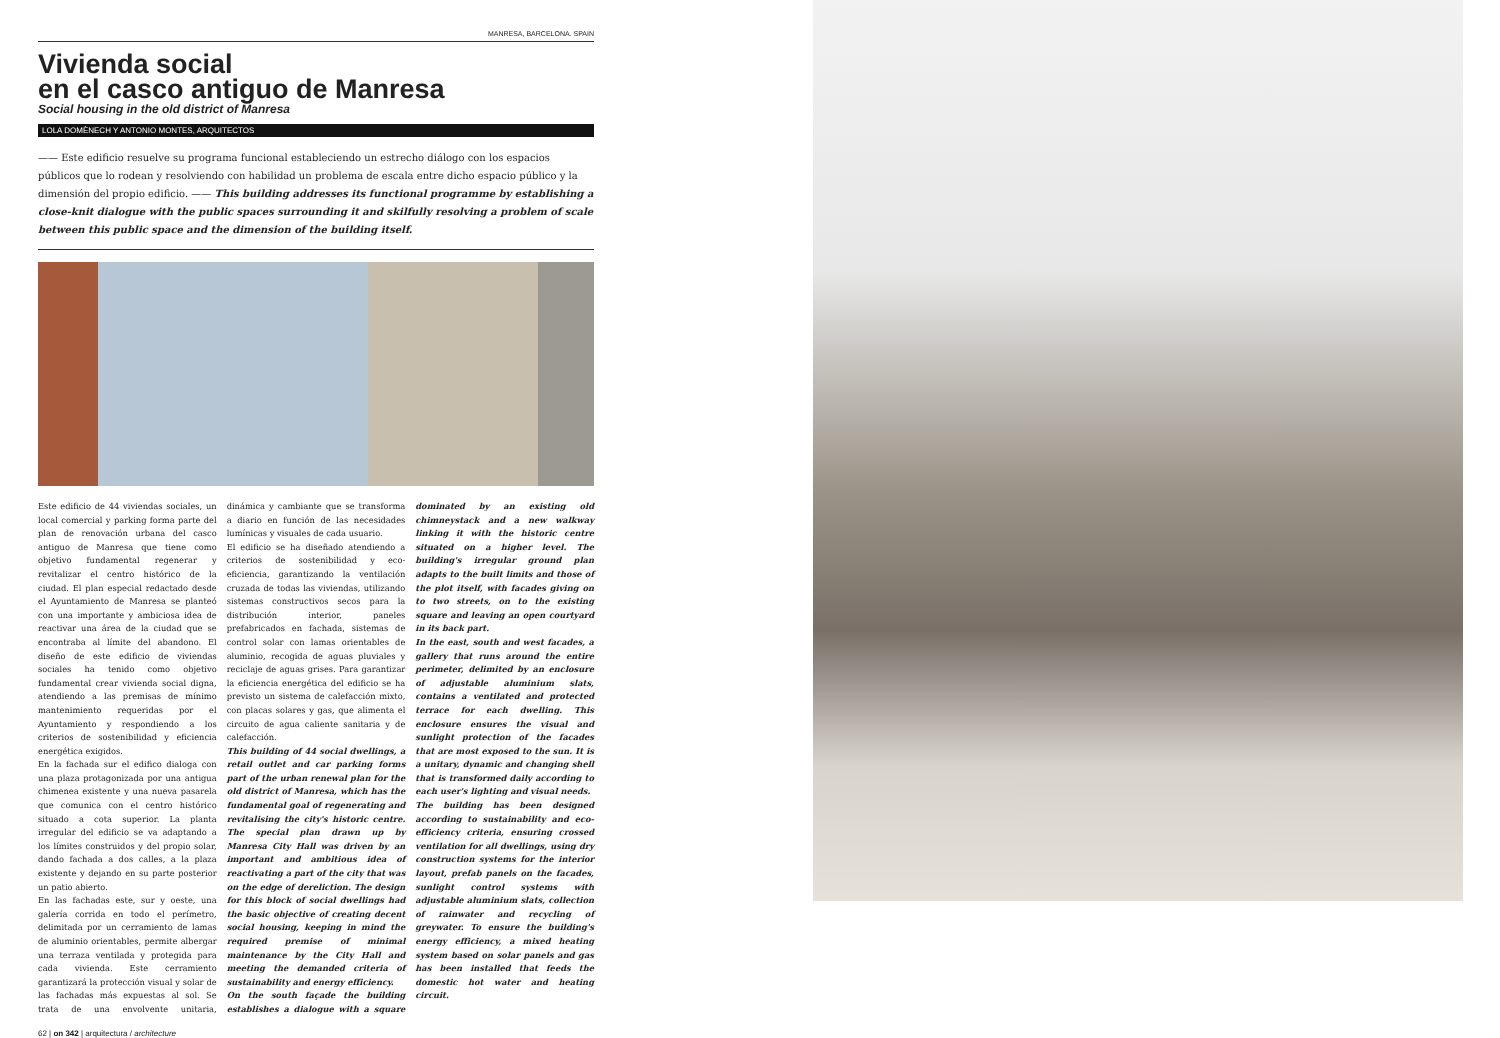MANRESA, BARCELONA. SPAIN
Vivienda social
en el casco antiguo de Manresa
Social housing in the old district of Manresa
LOLA DOMÈNECH Y ANTONIO MONTES, ARQUITECTOS
—— Este edificio resuelve su programa funcional estableciendo un estrecho diálogo con los espacios públicos que lo rodean y resolviendo con habilidad un problema de escala entre dicho espacio público y la dimensión del propio edificio. —— This building addresses its functional programme by establishing a close-knit dialogue with the public spaces surrounding it and skilfully resolving a problem of scale between this public space and the dimension of the building itself.
Este edificio de 44 viviendas sociales, un local comercial y parking forma parte del plan de renovación urbana del casco antiguo de Manresa que tiene como objetivo fundamental regenerar y revitalizar el centro histórico de la ciudad. El plan especial redactado desde el Ayuntamiento de Manresa se planteó con una importante y ambiciosa idea de reactivar una área de la ciudad que se encontraba al límite del abandono. El diseño de este edificio de viviendas sociales ha tenido como objetivo fundamental crear vivienda social digna, atendiendo a las premisas de mínimo mantenimiento requeridas por el Ayuntamiento y respondiendo a los criterios de sostenibilidad y eficiencia energética exigidos.
En la fachada sur el edifico dialoga con una plaza protagonizada por una antigua chimenea existente y una nueva pasarela que comunica con el centro histórico situado a cota superior. La planta irregular del edificio se va adaptando a los límites construidos y del propio solar, dando fachada a dos calles, a la plaza existente y dejando en su parte posterior un patio abierto.
En las fachadas este, sur y oeste, una galería corrida en todo el perímetro, delimitada por un cerramiento de lamas de aluminio orientables, permite albergar una terraza ventilada y protegida para cada vivienda. Este cerramiento garantizará la protección visual y solar de las fachadas más expuestas al sol. Se trata de una envolvente unitaria, dinámica y cambiante que se transforma a diario en función de las necesidades lumínicas y visuales de cada usuario.
El edificio se ha diseñado atendiendo a criterios de sostenibilidad y eco-eficiencia, garantizando la ventilación cruzada de todas las viviendas, utilizando sistemas constructivos secos para la distribución interior, paneles prefabricados en fachada, sistemas de control solar con lamas orientables de aluminio, recogida de aguas pluviales y reciclaje de aguas grises. Para garantizar la eficiencia energética del edificio se ha previsto un sistema de calefacción mixto, con placas solares y gas, que alimenta el circuito de agua caliente sanitaria y de calefacción.
This building of 44 social dwellings, a retail outlet and car parking forms part of the urban renewal plan for the old district of Manresa, which has the fundamental goal of regenerating and revitalising the city's historic centre. The special plan drawn up by Manresa City Hall was driven by an important and ambitious idea of reactivating a part of the city that was on the edge of dereliction. The design for this block of social dwellings had the basic objective of creating decent social housing, keeping in mind the required premise of minimal maintenance by the City Hall and meeting the demanded criteria of sustainability and energy efficiency.
On the south façade the building establishes a dialogue with a square dominated by an existing old chimneystack and a new walkway linking it with the historic centre situated on a higher level. The building's irregular ground plan adapts to the built limits and those of the plot itself, with facades giving on to two streets, on to the existing square and leaving an open courtyard in its back part.
In the east, south and west facades, a gallery that runs around the entire perimeter, delimited by an enclosure of adjustable aluminium slats, contains a ventilated and protected terrace for each dwelling. This enclosure ensures the visual and sunlight protection of the facades that are most exposed to the sun. It is a unitary, dynamic and changing shell that is transformed daily according to each user's lighting and visual needs.
The building has been designed according to sustainability and eco-efficiency criteria, ensuring crossed ventilation for all dwellings, using dry construction systems for the interior layout, prefab panels on the facades, sunlight control systems with adjustable aluminium slats, collection of rainwater and recycling of greywater. To ensure the building's energy efficiency, a mixed heating system based on solar panels and gas has been installed that feeds the domestic hot water and heating circuit.
62 | on 342 | arquitectura / architecture